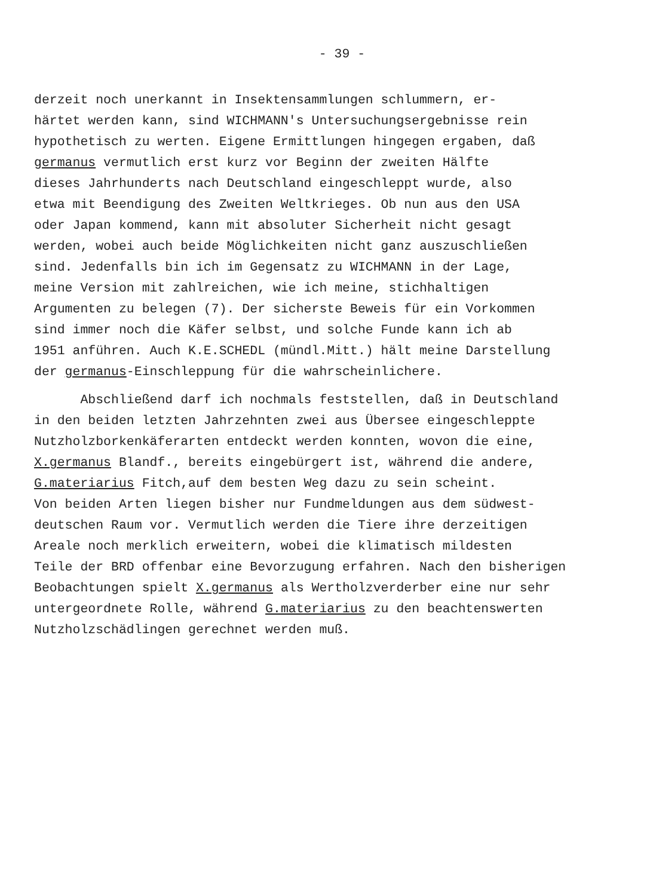- 39 -
derzeit noch unerkannt in Insektensammlungen schlummern, er-
härtet werden kann, sind WICHMANN's Untersuchungsergebnisse rein
hypothetisch zu werten. Eigene Ermittlungen hingegen ergaben, daß
germanus vermutlich erst kurz vor Beginn der zweiten Hälfte
dieses Jahrhunderts nach Deutschland eingeschleppt wurde, also
etwa mit Beendigung des Zweiten Weltkrieges. Ob nun aus den USA
oder Japan kommend, kann mit absoluter Sicherheit nicht gesagt
werden, wobei auch beide Möglichkeiten nicht ganz auszuschließen
sind. Jedenfalls bin ich im Gegensatz zu WICHMANN in der Lage,
meine Version mit zahlreichen, wie ich meine, stichhaltigen
Argumenten zu belegen (7). Der sicherste Beweis für ein Vorkommen
sind immer noch die Käfer selbst, und solche Funde kann ich ab
1951 anführen. Auch K.E.SCHEDL (mündl.Mitt.) hält meine Darstellung
der germanus-Einschleppung für die wahrscheinlichere.
Abschließend darf ich nochmals feststellen, daß in Deutschland
in den beiden letzten Jahrzehnten zwei aus Übersee eingeschleppte
Nutzholzborkenkäferarten entdeckt werden konnten, wovon die eine,
X.germanus Blandf., bereits eingebürgert ist, während die andere,
G.materiarius Fitch,auf dem besten Weg dazu zu sein scheint.
Von beiden Arten liegen bisher nur Fundmeldungen aus dem südwest-
deutschen Raum vor. Vermutlich werden die Tiere ihre derzeitigen
Areale noch merklich erweitern, wobei die klimatisch mildesten
Teile der BRD offenbar eine Bevorzugung erfahren. Nach den bisherigen
Beobachtungen spielt X.germanus als Wertholzverderber eine nur sehr
untergeordnete Rolle, während G.materiarius zu den beachtenswerten
Nutzholzschädlingen gerechnet werden muß.